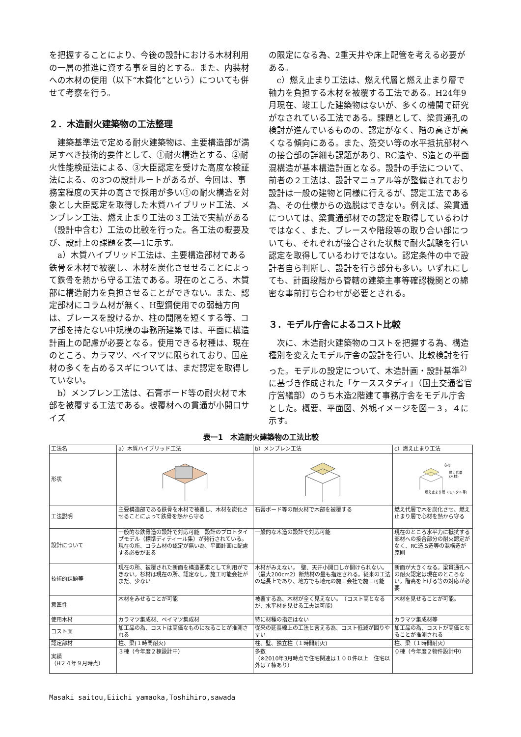を把握することにより、今後の設計における木材利用の一層の推進に資する事を目的とする。また、内装材への木材の使用（以下“木質化”という）についても併せて考察を行う。
２．木造耐火建築物の工法整理
　建築基準法で定める耐火建築物は、主要構造部が満足すべき技術的要件として、①耐火構造とする、②耐火性能検証法による、③大臣認定を受けた高度な検証法による、の3つの設計ルートがあるが、今回は、事務室程度の天井の高さで採用が多い①の耐火構造を対象とし大臣認定を取得した木質ハイブリッド工法、メンブレン工法、燃え止まり工法の３工法で実績がある（設計中含む）工法の比較を行った。各工法の概要及び、設計上の課題を表―1に示す。
　a）木質ハイブリッド工法は、主要構造部材である鉄骨を木材で被覆し、木材を炭化させせることによって鉄骨を熱から守る工法である。現在のところ、木質部に構造耐力を負担させることができない。また、認定部材にコラム材が無く、H型鋼使用での弱軸方向は、ブレースを設けるか、柱の間隔を短くする等、コア部を持たない中規模の事務所建築では、平面に構造計画上の配慮が必要となる。使用できる材種は、現在のところ、カラマツ、ベイマツに限られており、国産材の多くを占めるスギについては、まだ認定を取得していない。
　b）メンブレン工法は、石膏ボード等の耐火材で木部を被覆する工法である。被覆材への貫通が小開口サイズ
の限定になる為、2重天井や床上配管を考える必要がある。
　c）燃え止まり工法は、燃え代層と燃え止まり層で軸力を負担する木材を被覆する工法である。H24年9月現在、竣工した建築物はないが、多くの機関で研究がなされている工法である。課題として、梁貫通孔の検討が進んでいるものの、認定がなく、階の高さが高くなる傾向にある。また、筋交い等の水平抵抗部材への接合部の詳細も課題があり、RC造や、S造との平面混構造が基本構造計画となる。設計の手法について、前者の２工法は、設計マニュアル等が整備されており設計は一般の建物と同様に行えるが、認定工法である為、その仕様からの逸脱はできない。例えば、梁貫通については、梁貫通部材での認定を取得しているわけではなく、また、ブレースや階段等の取り合い部についても、それぞれが接合された状態で耐火試験を行い認定を取得しているわけではない。認定条件の中で設計者自ら判断し、設計を行う部分も多い。いずれにしても、計画段階から管轄の建築主事等確認機関との綿密な事前打ち合わせが必要とされる。
３．モデル庁舎によるコスト比較
　次に、木造耐火建築物のコストを把握する為、構造種別を変えたモデル庁舎の設計を行い、比較検討を行った。モデルの設定について、木造計画・設計基準<sup>2)</sup> に基づき作成された「ケーススタディ」（国土交通省官庁営繕部）のうち木造2階建て事務庁舎をモデル庁舎とした。概要、平面図、外観イメージを図ー３，４に示す。
表ー1　木造耐火建築物の工法比較
| 工法名 | a）木質ハイブリッド工法 | b）メンブレン工法 | c）燃え止まり工法 |
| --- | --- | --- | --- |
| 形状 | | | 心材 燃え代層 (木材) 燃え止まり層（モルタル等） |
| 工法説明 | 主要構造部である鉄骨を木材で被覆し、木材を炭化させることによって鉄骨を熱から守る | 石膏ボード等の耐火材で木部を被覆する | 燃え代層で木を炭化させ、燃え止まり層で心材を熱から守る |
| 設計について | 一般的な鉄骨造の設計で対応可能 設計のプロトタイプモデル（標準ディティール集）が発行されている。現在の所、コラム材の認定が無い為、平面計画に配慮する必要がある | 一般的な木造の設計で対応可能 | 現在のところ水平力に抵抗する部材への接合部分の耐火認定がなく、RC造,S造等の混構造が原則 |
| 技術的課題等 | 現在の所、被覆された断面を構造要素として利用ができない。杉材は現在の所、認定なし。施工可能会社がまだ、少ない | 木材がみえない。 壁、天井小開口しか開けられない。（最大200cm2）断熱材の量も指定される。従来の工法の延長上であり、地方でも地元の施工会社で施工可能 | 断面が大きくなる。梁貫通孔への耐火認定は現在のところない。階高を上げる等の対応が必要 |
| 意匠性 | 木材をみせることが可能 | 被覆する為、木材が全く見えない。 （コスト高となるが、水平材を見せる工夫は可能） | 木材を見せることが可能。 |
| 使用木材 | カラマツ集成材、ベイマツ集成材 | 特に材種の指定はない | カラマツ集成材等 |
| コスト面 | 加工品の為、コストは高価なものになることが推測される | 従来の延長線上の工法と言える為、コスト低減が図りやすい | 加工品の為、コストが高価となることが推測される |
| 認定部材 | 柱、梁(１時間耐火) | 柱、壁、独立柱（１時間耐火) | 柱、梁（１時間耐火） |
| 実績 （H２４年９月時点） | ３棟（今年度２棟設計中） | 多数 （※2010年3月時点で住宅関連は１００件以上 住宅以外は７棟あり） | ０棟（今年度２物件設計中） |
Masaki saitou,Eiichi yamaoka,Toshihiro,sawada